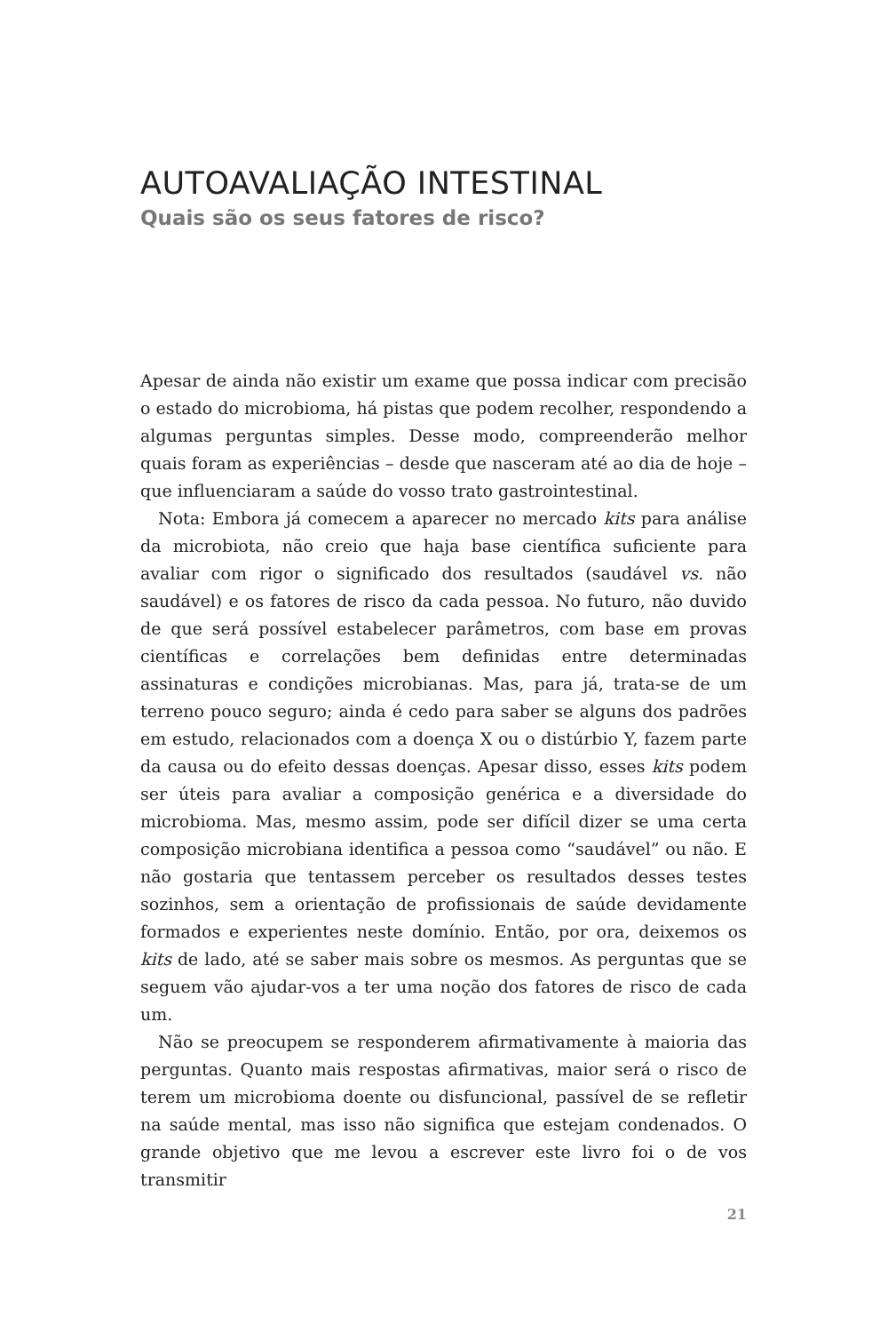AUTOAVALIAÇÃO INTESTINAL
Quais são os seus fatores de risco?
Apesar de ainda não existir um exame que possa indicar com precisão o estado do microbioma, há pistas que podem recolher, respondendo a algumas perguntas simples. Desse modo, compreenderão melhor quais foram as experiências – desde que nasceram até ao dia de hoje – que influenciaram a saúde do vosso trato gastrointestinal.
Nota: Embora já comecem a aparecer no mercado kits para análise da microbiota, não creio que haja base científica suficiente para avaliar com rigor o significado dos resultados (saudável vs. não saudável) e os fatores de risco da cada pessoa. No futuro, não duvido de que será possível estabelecer parâmetros, com base em provas científicas e correlações bem definidas entre determinadas assinaturas e condições microbianas. Mas, para já, trata-se de um terreno pouco seguro; ainda é cedo para saber se alguns dos padrões em estudo, relacionados com a doença X ou o distúrbio Y, fazem parte da causa ou do efeito dessas doenças. Apesar disso, esses kits podem ser úteis para avaliar a composição genérica e a diversidade do microbioma. Mas, mesmo assim, pode ser difícil dizer se uma certa composição microbiana identifica a pessoa como “saudável” ou não. E não gostaria que tentassem perceber os resultados desses testes sozinhos, sem a orientação de profissionais de saúde devidamente formados e experientes neste domínio. Então, por ora, deixemos os kits de lado, até se saber mais sobre os mesmos. As perguntas que se seguem vão ajudar-vos a ter uma noção dos fatores de risco de cada um.
Não se preocupem se responderem afirmativamente à maioria das perguntas. Quanto mais respostas afirmativas, maior será o risco de terem um microbioma doente ou disfuncional, passível de se refletir na saúde mental, mas isso não significa que estejam condenados. O grande objetivo que me levou a escrever este livro foi o de vos transmitir
21